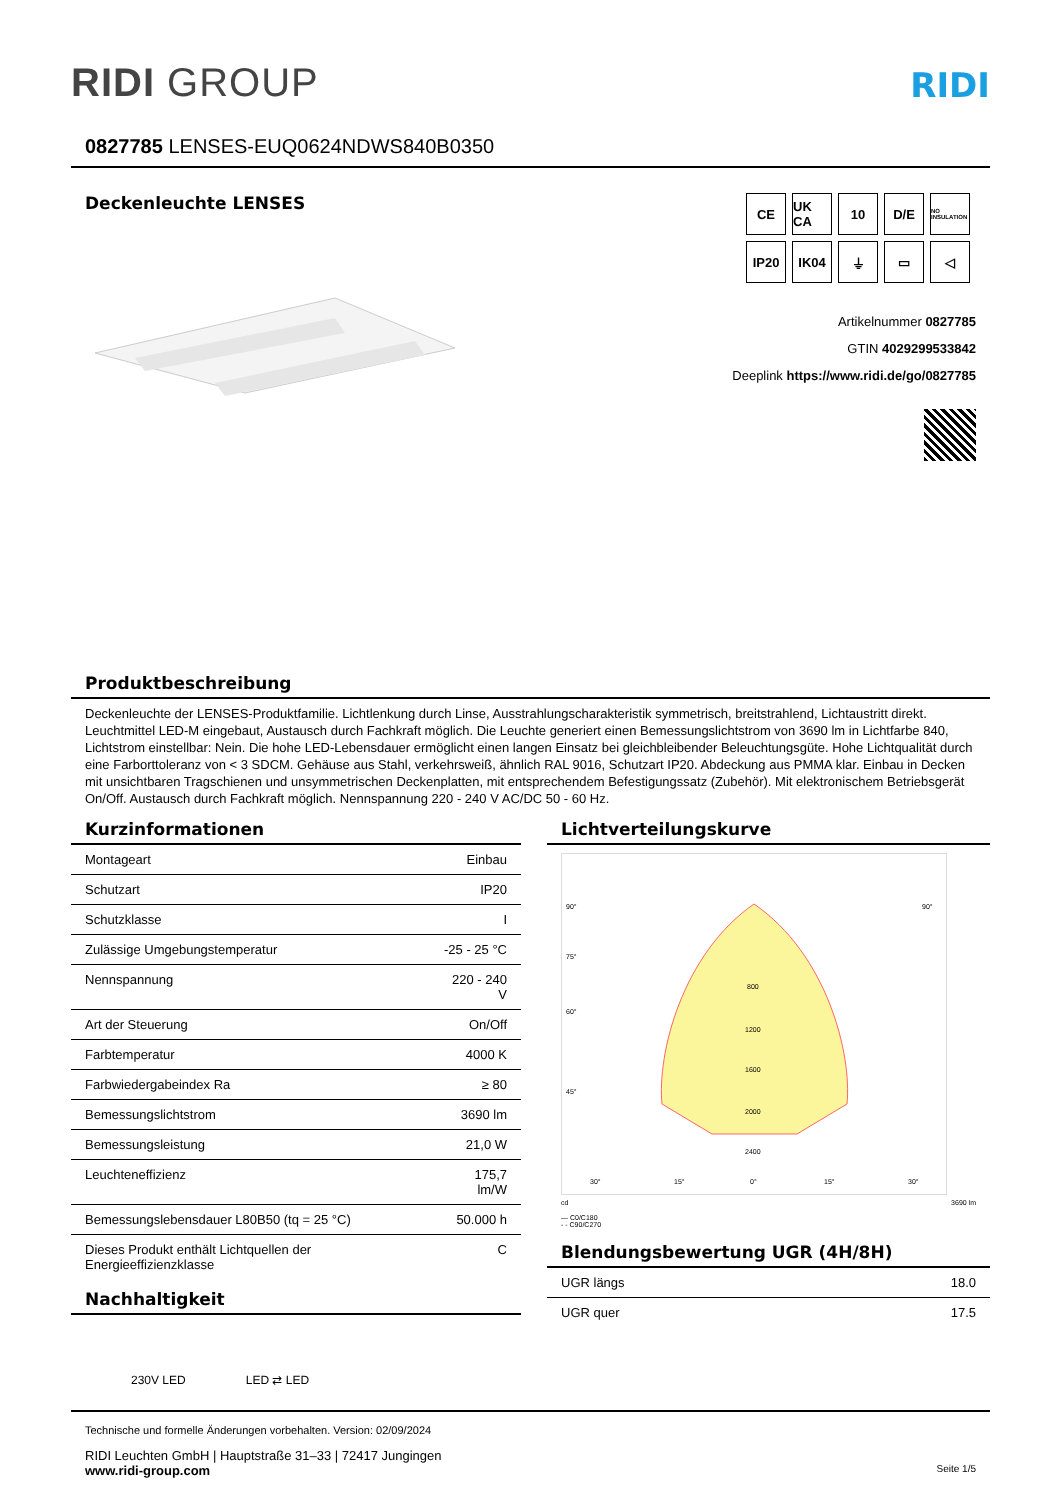RIDI GROUP
RIDI
0827785 LENSES-EUQ0624NDWS840B0350
Deckenleuchte LENSES
CE
UK CA
10
D/E
NO INSULATION
IP20
IK04
⏚
▭
◁
Artikelnummer 0827785
GTIN 4029299533842
Deeplink https://www.ridi.de/go/0827785
Produktbeschreibung
Deckenleuchte der LENSES-Produktfamilie. Lichtlenkung durch Linse, Ausstrahlungscharakteristik symmetrisch, breitstrahlend, Lichtaustritt direkt. Leuchtmittel LED-M eingebaut, Austausch durch Fachkraft möglich. Die Leuchte generiert einen Bemessungslichtstrom von 3690 lm in Lichtfarbe 840, Lichtstrom einstellbar: Nein. Die hohe LED-Lebensdauer ermöglicht einen langen Einsatz bei gleichbleibender Beleuchtungsgüte. Hohe Lichtqualität durch eine Farborttoleranz von < 3 SDCM. Gehäuse aus Stahl, verkehrsweiß, ähnlich RAL 9016, Schutzart IP20. Abdeckung aus PMMA klar. Einbau in Decken mit unsichtbaren Tragschienen und unsymmetrischen Deckenplatten, mit entsprechendem Befestigungssatz (Zubehör). Mit elektronischem Betriebsgerät On/Off. Austausch durch Fachkraft möglich. Nennspannung 220 - 240 V AC/DC 50 - 60 Hz.
Kurzinformationen
| Montageart | Einbau |
| Schutzart | IP20 |
| Schutzklasse | I |
| Zulässige Umgebungstemperatur | -25 - 25 °C |
| Nennspannung | 220 - 240 V |
| Art der Steuerung | On/Off |
| Farbtemperatur | 4000 K |
| Farbwiedergabeindex Ra | ≥ 80 |
| Bemessungslichtstrom | 3690 lm |
| Bemessungsleistung | 21,0 W |
| Leuchteneffizienz | 175,7 lm/W |
| Bemessungslebensdauer L80B50 (tq = 25 °C) | 50.000 h |
| Dieses Produkt enthält Lichtquellen der Energieeffizienzklasse | C |
Nachhaltigkeit
230V LED LED ⇄ LED
Lichtverteilungskurve
90°
90°
75°
60°
45°
800
1200
1600
2000
2400
30°
15°
0°
15°
30°
cd 3690 lm
— C0/C180
- - C90/C270
Blendungsbewertung UGR (4H/8H)
| UGR längs | 18.0 |
| UGR quer | 17.5 |
Technische und formelle Änderungen vorbehalten. Version: 02/09/2024
RIDI Leuchten GmbH | Hauptstraße 31–33 | 72417 Jungingen
www.ridi-group.com Seite 1/5